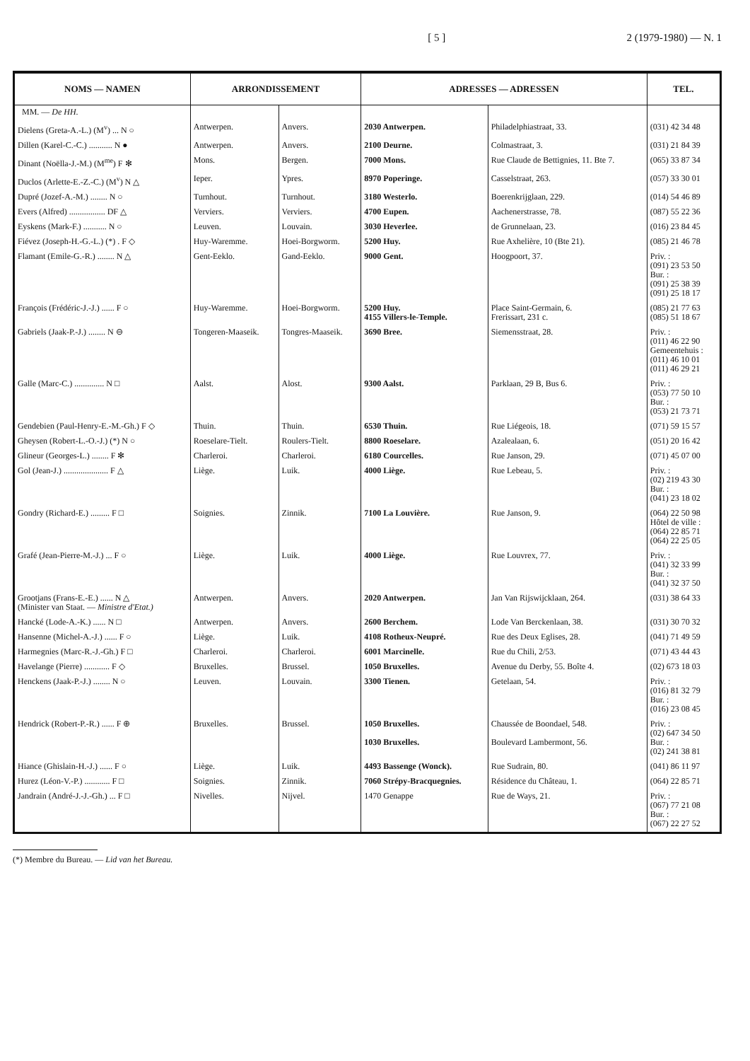[ 5 ] 2 (1979-1980) — N. 1
| NOMS — NAMEN | ARRONDISSEMENT | | ADRESSES — ADRESSEN | | TEL. |
| --- | --- | --- | --- | --- | --- |
| MM. — De HH. | | | | | |
| Dielens (Greta-A.-L.) (M<sup>v</sup>) ... N ○ | Antwerpen. | Anvers. | 2030 Antwerpen. | Philadelphiastraat, 33. | (031) 42 34 48 |
| Dillen (Karel-C.-C.) ........... N ● | Antwerpen. | Anvers. | 2100 Deurne. | Colmastraat, 3. | (031) 21 84 39 |
| Dinant (Noëlla-J.-M.) (M<sup>me</sup>) F ✻ | Mons. | Bergen. | 7000 Mons. | Rue Claude de Bettignies, 11. Bte 7. | (065) 33 87 34 |
| Duclos (Arlette-E.-Z.-C.) (M<sup>v</sup>) N △ | Ieper. | Ypres. | 8970 Poperinge. | Casselstraat, 263. | (057) 33 30 01 |
| Dupré (Jozef-A.-M.) ........ N ○ | Turnhout. | Turnhout. | 3180 Westerlo. | Boerenkrijglaan, 229. | (014) 54 46 89 |
| Evers (Alfred) ................. DF △ | Verviers. | Verviers. | 4700 Eupen. | Aachenerstrasse, 78. | (087) 55 22 36 |
| Eyskens (Mark-F.) ........... N ○ | Leuven. | Louvain. | 3030 Heverlee. | de Grunnelaan, 23. | (016) 23 84 45 |
| Fiévez (Joseph-H.-G.-L.) (*) . F ◇ | Huy-Waremme. | Hoei-Borgworm. | 5200 Huy. | Rue Axhelière, 10 (Bte 21). | (085) 21 46 78 |
| Flamant (Emile-G.-R.) ........ N △ | Gent-Eeklo. | Gand-Eeklo. | 9000 Gent. | Hoogpoort, 37. | Priv. : (091) 23 53 50 Bur. : (091) 25 38 39 (091) 25 18 17 |
| François (Frédéric-J.-J.) ...... F ○ | Huy-Waremme. | Hoei-Borgworm. | 5200 Huy. 4155 Villers-le-Temple. | Place Saint-Germain, 6. Frerissart, 231 c. | (085) 21 77 63 (085) 51 18 67 |
| Gabriels (Jaak-P.-J.) ........ N ⊖ | Tongeren-Maaseik. | Tongres-Maaseik. | 3690 Bree. | Siemensstraat, 28. | Priv. : (011) 46 22 90 Gemeentehuis : (011) 46 10 01 (011) 46 29 21 |
| Galle (Marc-C.) .............. N □ | Aalst. | Alost. | 9300 Aalst. | Parklaan, 29 B, Bus 6. | Priv. : (053) 77 50 10 Bur. : (053) 21 73 71 |
| Gendebien (Paul-Henry-E.-M.-Gh.) F ◇ | Thuin. | Thuin. | 6530 Thuin. | Rue Liégeois, 18. | (071) 59 15 57 |
| Gheysen (Robert-L.-O.-J.) (*) N ○ | Roeselare-Tielt. | Roulers-Tielt. | 8800 Roeselare. | Azalealaan, 6. | (051) 20 16 42 |
| Glineur (Georges-L.) ........ F ✻ | Charleroi. | Charleroi. | 6180 Courcelles. | Rue Janson, 29. | (071) 45 07 00 |
| Gol (Jean-J.) ..................... F △ | Liège. | Luik. | 4000 Liège. | Rue Lebeau, 5. | Priv. : (02) 219 43 30 Bur. : (041) 23 18 02 |
| Gondry (Richard-E.) ......... F □ | Soignies. | Zinnik. | 7100 La Louvière. | Rue Janson, 9. | (064) 22 50 98 Hôtel de ville : (064) 22 85 71 (064) 22 25 05 |
| Grafé (Jean-Pierre-M.-J.) ... F ○ | Liège. | Luik. | 4000 Liège. | Rue Louvrex, 77. | Priv. : (041) 32 33 99 Bur. : (041) 32 37 50 |
| Grootjans (Frans-E.-E.) ...... N △ (Minister van Staat. — Ministre d'Etat.) | Antwerpen. | Anvers. | 2020 Antwerpen. | Jan Van Rijswijcklaan, 264. | (031) 38 64 33 |
| Hancké (Lode-A.-K.) ...... N □ | Antwerpen. | Anvers. | 2600 Berchem. | Lode Van Berckenlaan, 38. | (031) 30 70 32 |
| Hansenne (Michel-A.-J.) ...... F ○ | Liège. | Luik. | 4108 Rotheux-Neupré. | Rue des Deux Eglises, 28. | (041) 71 49 59 |
| Harmegnies (Marc-R.-J.-Gh.) F □ | Charleroi. | Charleroi. | 6001 Marcinelle. | Rue du Chili, 2/53. | (071) 43 44 43 |
| Havelange (Pierre) ............ F ◇ | Bruxelles. | Brussel. | 1050 Bruxelles. | Avenue du Derby, 55. Boîte 4. | (02) 673 18 03 |
| Henckens (Jaak-P.-J.) ........ N ○ | Leuven. | Louvain. | 3300 Tienen. | Getelaan, 54. | Priv. : (016) 81 32 79 Bur. : (016) 23 08 45 |
| Hendrick (Robert-P.-R.) ...... F ⊕ | Bruxelles. | Brussel. | 1050 Bruxelles. 1030 Bruxelles. | Chaussée de Boondael, 548. Boulevard Lambermont, 56. | Priv. : (02) 647 34 50 Bur. : (02) 241 38 81 |
| Hiance (Ghislain-H.-J.) ...... F ○ | Liège. | Luik. | 4493 Bassenge (Wonck). | Rue Sudrain, 80. | (041) 86 11 97 |
| Hurez (Léon-V.-P.) ............ F □ | Soignies. | Zinnik. | 7060 Strépy-Bracquegnies. | Résidence du Château, 1. | (064) 22 85 71 |
| Jandrain (André-J.-J.-Gh.) ... F □ | Nivelles. | Nijvel. | 1470 Genappe | Rue de Ways, 21. | Priv. : (067) 77 21 08 Bur. : (067) 22 27 52 |
(*) Membre du Bureau. — Lid van het Bureau.